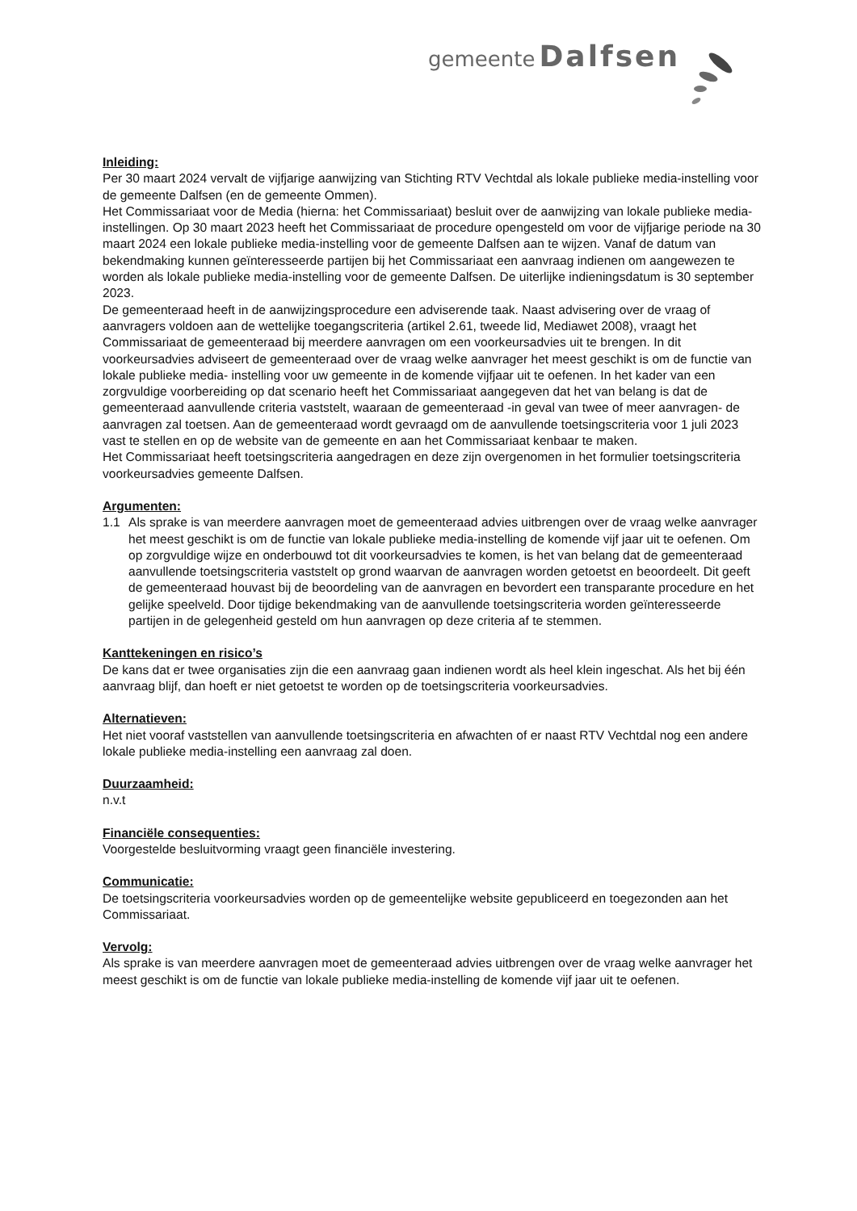gemeente Dalfsen
Inleiding:
Per 30 maart 2024 vervalt de vijfjarige aanwijzing van Stichting RTV Vechtdal als lokale publieke media-instelling voor de gemeente Dalfsen (en de gemeente Ommen).
Het Commissariaat voor de Media (hierna: het Commissariaat) besluit over de aanwijzing van lokale publieke media-instellingen. Op 30 maart 2023 heeft het Commissariaat de procedure opengesteld om voor de vijfjarige periode na 30 maart 2024 een lokale publieke media-instelling voor de gemeente Dalfsen aan te wijzen. Vanaf de datum van bekendmaking kunnen geïnteresseerde partijen bij het Commissariaat een aanvraag indienen om aangewezen te worden als lokale publieke media-instelling voor de gemeente Dalfsen. De uiterlijke indieningsdatum is 30 september 2023.
De gemeenteraad heeft in de aanwijzingsprocedure een adviserende taak. Naast advisering over de vraag of aanvragers voldoen aan de wettelijke toegangscriteria (artikel 2.61, tweede lid, Mediawet 2008), vraagt het Commissariaat de gemeenteraad bij meerdere aanvragen om een voorkeursadvies uit te brengen. In dit voorkeursadvies adviseert de gemeenteraad over de vraag welke aanvrager het meest geschikt is om de functie van lokale publieke media- instelling voor uw gemeente in de komende vijfjaar uit te oefenen. In het kader van een zorgvuldige voorbereiding op dat scenario heeft het Commissariaat aangegeven dat het van belang is dat de gemeenteraad aanvullende criteria vaststelt, waaraan de gemeenteraad -in geval van twee of meer aanvragen- de aanvragen zal toetsen. Aan de gemeenteraad wordt gevraagd om de aanvullende toetsingscriteria voor 1 juli 2023 vast te stellen en op de website van de gemeente en aan het Commissariaat kenbaar te maken.
Het Commissariaat heeft toetsingscriteria aangedragen en deze zijn overgenomen in het formulier toetsingscriteria voorkeursadvies gemeente Dalfsen.
Argumenten:
1.1 Als sprake is van meerdere aanvragen moet de gemeenteraad advies uitbrengen over de vraag welke aanvrager het meest geschikt is om de functie van lokale publieke media-instelling de komende vijf jaar uit te oefenen. Om op zorgvuldige wijze en onderbouwd tot dit voorkeursadvies te komen, is het van belang dat de gemeenteraad aanvullende toetsingscriteria vaststelt op grond waarvan de aanvragen worden getoetst en beoordeelt. Dit geeft de gemeenteraad houvast bij de beoordeling van de aanvragen en bevordert een transparante procedure en het gelijke speelveld. Door tijdige bekendmaking van de aanvullende toetsingscriteria worden geïnteresseerde partijen in de gelegenheid gesteld om hun aanvragen op deze criteria af te stemmen.
Kanttekeningen en risico’s
De kans dat er twee organisaties zijn die een aanvraag gaan indienen wordt als heel klein ingeschat. Als het bij één aanvraag blijf, dan hoeft er niet getoetst te worden op de toetsingscriteria voorkeursadvies.
Alternatieven:
Het niet vooraf vaststellen van aanvullende toetsingscriteria en afwachten of er naast RTV Vechtdal nog een andere lokale publieke media-instelling een aanvraag zal doen.
Duurzaamheid:
n.v.t
Financiële consequenties:
Voorgestelde besluitvorming vraagt geen financiële investering.
Communicatie:
De toetsingscriteria voorkeursadvies worden op de gemeentelijke website gepubliceerd en toegezonden aan het Commissariaat.
Vervolg:
Als sprake is van meerdere aanvragen moet de gemeenteraad advies uitbrengen over de vraag welke aanvrager het meest geschikt is om de functie van lokale publieke media-instelling de komende vijf jaar uit te oefenen.